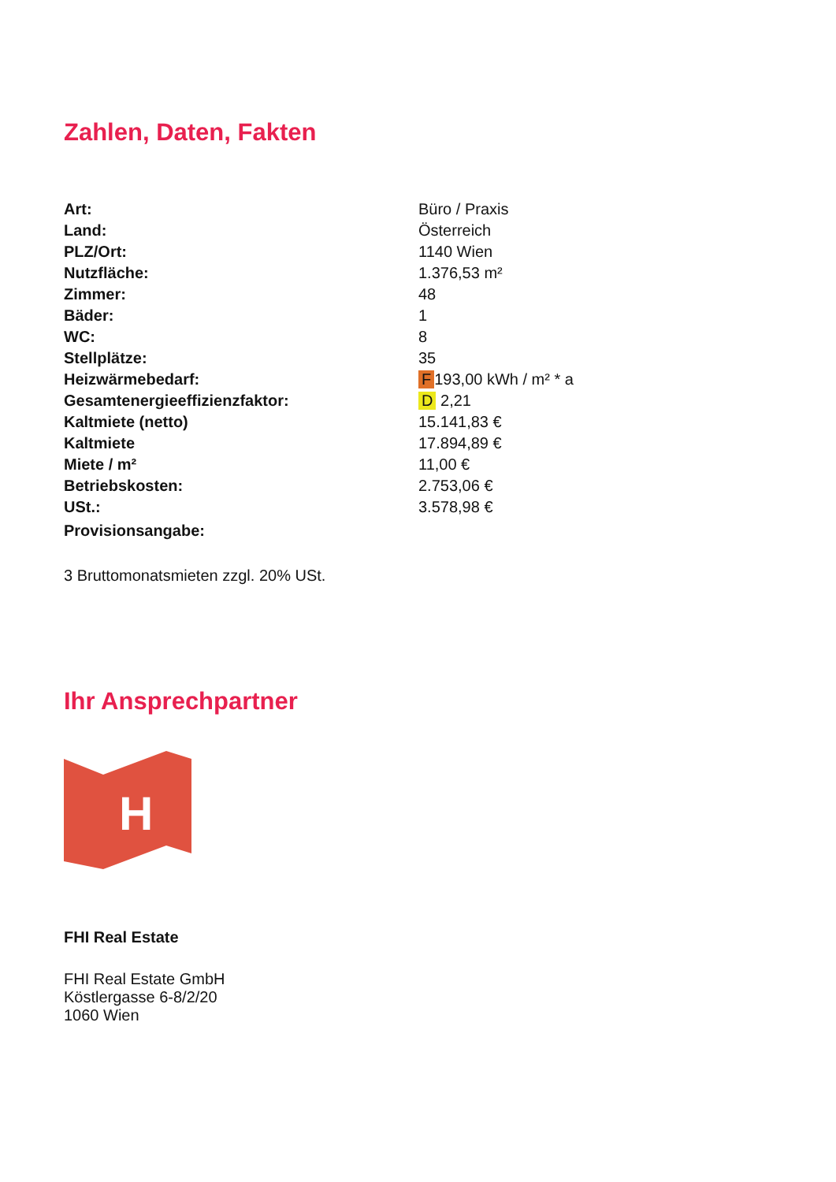Zahlen, Daten, Fakten
| Art: | Büro / Praxis |
| Land: | Österreich |
| PLZ/Ort: | 1140 Wien |
| Nutzfläche: | 1.376,53 m² |
| Zimmer: | 48 |
| Bäder: | 1 |
| WC: | 8 |
| Stellplätze: | 35 |
| Heizwärmebedarf: | F 193,00 kWh / m² * a |
| Gesamtenergieeffizienzfaktor: | D 2,21 |
| Kaltmiete (netto) | 15.141,83 € |
| Kaltmiete | 17.894,89 € |
| Miete / m² | 11,00 € |
| Betriebskosten: | 2.753,06 € |
| USt.: | 3.578,98 € |
| Provisionsangabe: | |
3 Bruttomonatsmieten zzgl. 20% USt.
Ihr Ansprechpartner
H
FHI Real Estate
FHI Real Estate GmbH
Köstlergasse 6-8/2/20
1060 Wien